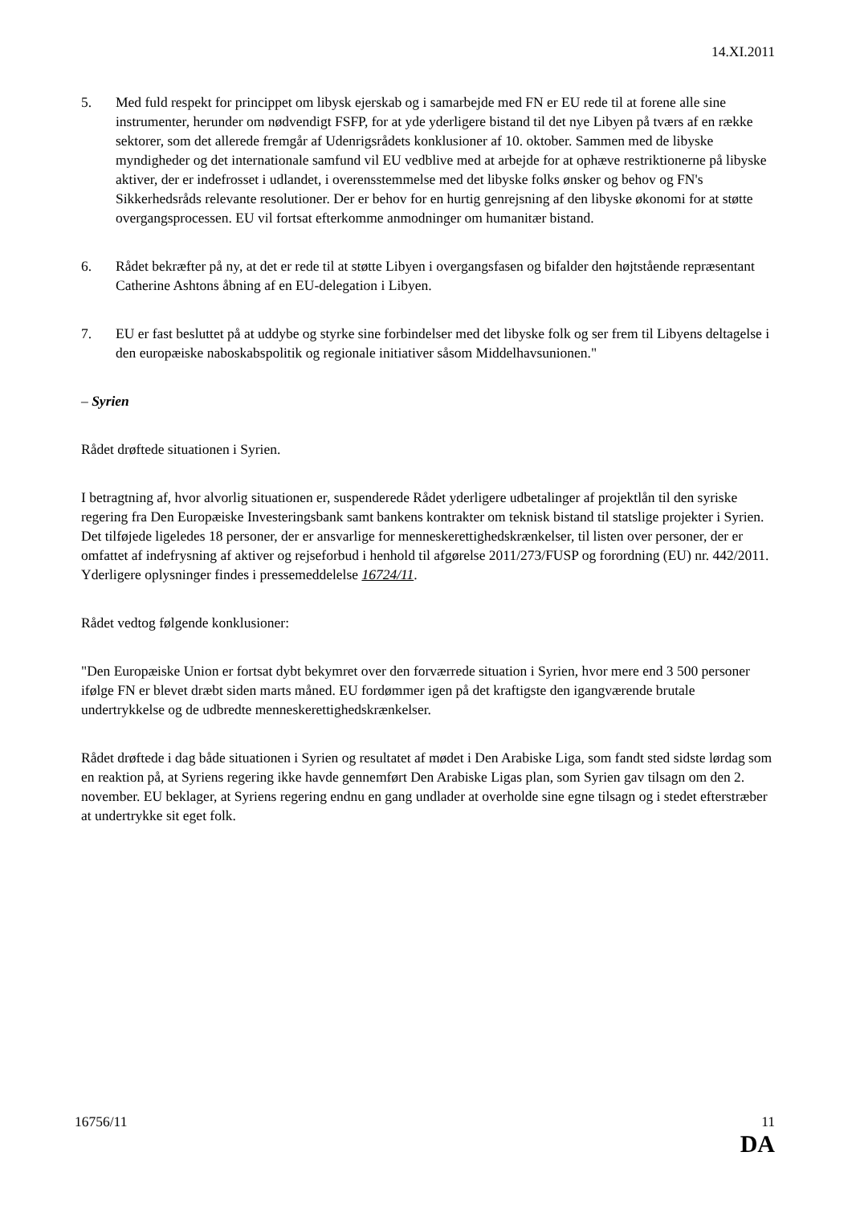14.XI.2011
5. Med fuld respekt for princippet om libysk ejerskab og i samarbejde med FN er EU rede til at forene alle sine instrumenter, herunder om nødvendigt FSFP, for at yde yderligere bistand til det nye Libyen på tværs af en række sektorer, som det allerede fremgår af Udenrigsrådets konklusioner af 10. oktober. Sammen med de libyske myndigheder og det internationale samfund vil EU vedblive med at arbejde for at ophæve restriktionerne på libyske aktiver, der er indefrosset i udlandet, i overensstemmelse med det libyske folks ønsker og behov og FN's Sikkerhedsråds relevante resolutioner. Der er behov for en hurtig genrejsning af den libyske økonomi for at støtte overgangsprocessen. EU vil fortsat efterkomme anmodninger om humanitær bistand.
6. Rådet bekræfter på ny, at det er rede til at støtte Libyen i overgangsfasen og bifalder den højtstående repræsentant Catherine Ashtons åbning af en EU-delegation i Libyen.
7. EU er fast besluttet på at uddybe og styrke sine forbindelser med det libyske folk og ser frem til Libyens deltagelse i den europæiske naboskabspolitik og regionale initiativer såsom Middelhavsunionen."
– Syrien
Rådet drøftede situationen i Syrien.
I betragtning af, hvor alvorlig situationen er, suspenderede Rådet yderligere udbetalinger af projektlån til den syriske regering fra Den Europæiske Investeringsbank samt bankens kontrakter om teknisk bistand til statslige projekter i Syrien. Det tilføjede ligeledes 18 personer, der er ansvarlige for menneskerettighedskrænkelser, til listen over personer, der er omfattet af indefrysning af aktiver og rejseforbud i henhold til afgørelse 2011/273/FUSP og forordning (EU) nr. 442/2011. Yderligere oplysninger findes i pressemeddelelse 16724/11.
Rådet vedtog følgende konklusioner:
"Den Europæiske Union er fortsat dybt bekymret over den forværrede situation i Syrien, hvor mere end 3 500 personer ifølge FN er blevet dræbt siden marts måned. EU fordømmer igen på det kraftigste den igangværende brutale undertrykkelse og de udbredte menneskerettighedskrænkelser.
Rådet drøftede i dag både situationen i Syrien og resultatet af mødet i Den Arabiske Liga, som fandt sted sidste lørdag som en reaktion på, at Syriens regering ikke havde gennemført Den Arabiske Ligas plan, som Syrien gav tilsagn om den 2. november. EU beklager, at Syriens regering endnu en gang undlader at overholde sine egne tilsagn og i stedet efterstræber at undertrykke sit eget folk.
16756/11 11
DA